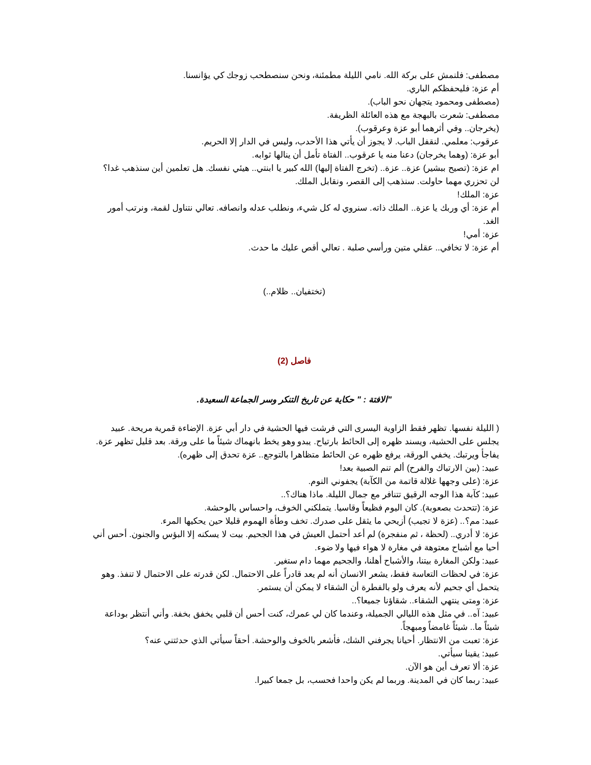مصطفى: فلنمش على بركة الله. نامي الليلة مطمئنة، ونحن سنصطحب زوجك كي يؤانسنا.
أم عزة: فليحفظكم الباري.
(مصطفى ومحمود يتجهان نحو الباب).
مصطفى: شعرت بالبهجة مع هذه العائلة الظريفة.
(يخرجان.. وفي أثرهما أبو عزة وعرقوب).
عرقوب: معلمي. لنقفل الباب. لا يجوز أن يأتي هذا الأحدب، وليس في الدار إلا الحريم.
أبو عزة: (وهما يخرجان) دعنا منه يا عرقوب.. الفتاة تأمل أن ينالها ثوابه.
ام عزة: (تصيح ببشير) عزة.. عزة.. (تخرج الفتاة إليها) الله كبير يا ابنتي.. هيئي نفسك. هل تعلمين أين سنذهب غدا؟
لن تحزري مهما حاولت. سنذهب إلى القصر، ونقابل الملك.
عزة: الملك!
أم عزة: أي وربك يا عزة.. الملك ذاته. سنروي له كل شيء، ونطلب عدله وانصافه. تعالي نتناول لقمة، ونرتب أمور الغد.
عزة: أمي!
أم عزة: لا تخافي.. عقلي متين ورأسي صلبة . تعالي أقص عليك ما حدث.
(تختفيان.. ظلام..)
فاصل (2)
"الافتة : " حكاية عن تاريخ التنكر وسر الجماعة السعيدة.
( الليلة نفسها. تظهر فقط الزاوية اليسرى التي فرشت فيها الحشية في دار أبي عزة. الإضاءة قمرية مريحة. عبيد يجلس على الحشية، ويسند ظهره إلى الحائط بارتياح. يبدو وهو يخط بانهماك شيئاً ما على ورقة. بعد قليل تظهر عزة. يفاجأ ويرتبك. يخفي الورقة، يرفع ظهره عن الحائط متظاهرا بالتوجع.. عزة تحدق إلى ظهره).
عبيد: (بين الارتباك والفرح) ألم تنم الصبية بعد!
عزة: (على وجهها غلالة قاتمة من الكآبة) يجفوني النوم.
عبيد: كآبة هذا الوجه الرقيق تتنافر مع جمال الليلة. ماذا هناك؟..
عزة: (تتحدث بصعوبة). كان اليوم فظيعاً وقاسيا. يتملكني الخوف، واحساس بالوحشة.
عبيد: مم؟.. (عزة لا تجيب) أزيحي ما يثقل على صدرك. تخف وطأة الهموم قليلا حين يحكيها المرء.
عزة: لا أدري.. (لحظة ، ثم منفجرة) لم أعد أحتمل العيش في هذا الجحيم. بيت لا يسكنه إلا البؤس والجنون. أحس أني أحيا مع أشباح معتوهة في مغارة لا هواء فيها ولا ضوء.
عبيد: ولكن المغارة بيتنا، والأشباح أهلنا، والجحيم مهما دام ستغير.
عزة: في لحظات التعاسة فقط، يشعر الانسان أنه لم يعد قادراً على الاحتمال. لكن قدرته على الاحتمال لا تنفذ. وهو يتحمل أي جحيم لأنه يعرف ولو بالفطرة أن الشقاء لا يمكن أن يستمر.
عزة: ومتى ينتهي الشقاء.. شقاؤنا جميعا؟..
عبيد: آه.. في مثل هذه الليالي الجميلة، وعندما كان لي عمرك، كنت أحس أن قلبي يخفق بخفة. وأني أنتظر بوداعة شيئاً ما.. شيئاً غامضاً ومبهجاً.
عزة: تعبت من الانتظار. أحيانا يجرفني الشك، فأشعر بالخوف والوحشة. أحقاً سيأتي الذي حدثتني عنه؟
عبيد: يقينا سيأتي.
عزة: ألا تعرف أين هو الآن.
عبيد: ربما كان في المدينة. وربما لم يكن واحدا فحسب، بل جمعا كبيرا.